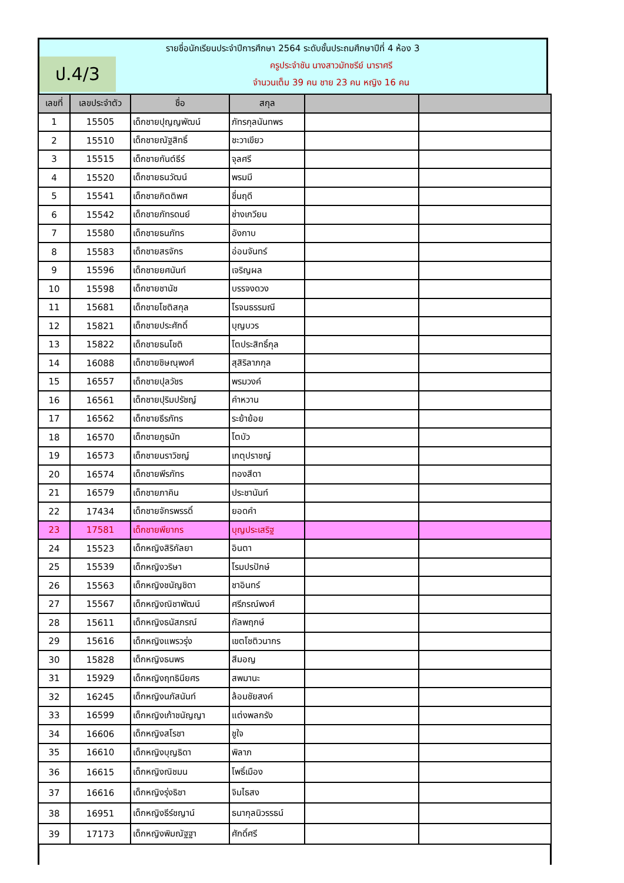ป.4/3
รายชื่อนักเรียนประจำปีการศึกษา 2564 ระดับชั้นประถมศึกษาปีที่ 4 ห้อง 3
ครูประจำชัน นางสาวมัทชรีย์ นาราศรี
จำนวนเต็ม 39 คน ชาย 23 คน หญิง 16 คน
| เลขที่ | เลขประจำตัว | ชื่อ | สกุล | | |
| --- | --- | --- | --- | --- | --- |
| 1 | 15505 | เด็กชายปุญญพัฒน์ | ภัทรกุลนันทพร | | |
| 2 | 15510 | เด็กชายณัฐสิทธิ์ | ชะวาเขียว | | |
| 3 | 15515 | เด็กชายกันต์ธีร์ | จุลศรี | | |
| 4 | 15520 | เด็กชายธนวัฒน์ | พรมมี | | |
| 5 | 15541 | เด็กชายกิตติพศ | ชื่นฤดี | | |
| 6 | 15542 | เด็กชายภัทรดนย์ | ช่างเกวียน | | |
| 7 | 15580 | เด็กชายธนภัทร | อังกาบ | | |
| 8 | 15583 | เด็กชายสรจักร | อ่อนจันทร์ | | |
| 9 | 15596 | เด็กชายยศนันท์ | เจริญผล | | |
| 10 | 15598 | เด็กชายชานัช | บรรจงดวง | | |
| 11 | 15681 | เด็กชายโชติสกุล | โรจนธรรมณี | | |
| 12 | 15821 | เด็กชายประศักดิ์ | บุญบวร | | |
| 13 | 15822 | เด็กชายธนโชติ | โตประสิทธิ์กุล | | |
| 14 | 16088 | เด็กชายชิษณุพงศ์ | สุสิริลาภกุล | | |
| 15 | 16557 | เด็กชายปุลวัชร | พรมวงค์ | | |
| 16 | 16561 | เด็กชายปุริมปรัชญ์ | คำหวาน | | |
| 17 | 16562 | เด็กชายธีรภัทร | ระย้าย้อย | | |
| 18 | 16570 | เด็กชายภูธนัท | โตบัว | | |
| 19 | 16573 | เด็กชายนราวิชญ์ | เกตุปราชญ์ | | |
| 20 | 16574 | เด็กชายพีรภัทร | ทองสีดา | | |
| 21 | 16579 | เด็กชายภาคิน | ประชานันท์ | | |
| 22 | 17434 | เด็กชายจักรพรรดิ์ | ยอดคำ | | |
| 23 | 17581 | เด็กชายพียากร | บุญประเสริฐ | | |
| 24 | 15523 | เด็กหญิงสิริกัลยา | อินตา | | |
| 25 | 15539 | เด็กหญิงวริษา | โรมปรปักษ์ | | |
| 26 | 15563 | เด็กหญิงชนัญชิดา | ชาอินทร์ | | |
| 27 | 15567 | เด็กหญิงณิชาพัฒน์ | ศรีภรณ์พงศ์ | | |
| 28 | 15611 | เด็กหญิงธนัสภรณ์ | กัลพฤกษ์ | | |
| 29 | 15616 | เด็กหญิงแพรวรุ่ง | เขตโชติวนากร | | |
| 30 | 15828 | เด็กหญิงธนพร | สีมอญ | | |
| 31 | 15929 | เด็กหญิงฤทธินียศร | สพมานะ | | |
| 32 | 16245 | เด็กหญิงนภัสนันท์ | ล้อมชัยสงค์ | | |
| 33 | 16599 | เด็กหญิงเก้าชนัญญา | แต่งพลกรัง | | |
| 34 | 16606 | เด็กหญิงสโรชา | ชูใจ | | |
| 35 | 16610 | เด็กหญิงบุญธิดา | พิลาภ | | |
| 36 | 16615 | เด็กหญิงณิชมน | โพธิ์เมือง | | |
| 37 | 16616 | เด็กหญิงรุ่งธิชา | จิมไธสง | | |
| 38 | 16951 | เด็กหญิงธีร์ชญาน์ | ธนากุลนิวรรธน์ | | |
| 39 | 17173 | เด็กหญิงพิมณัฐฐา | ศักดิ์ศรี | | |